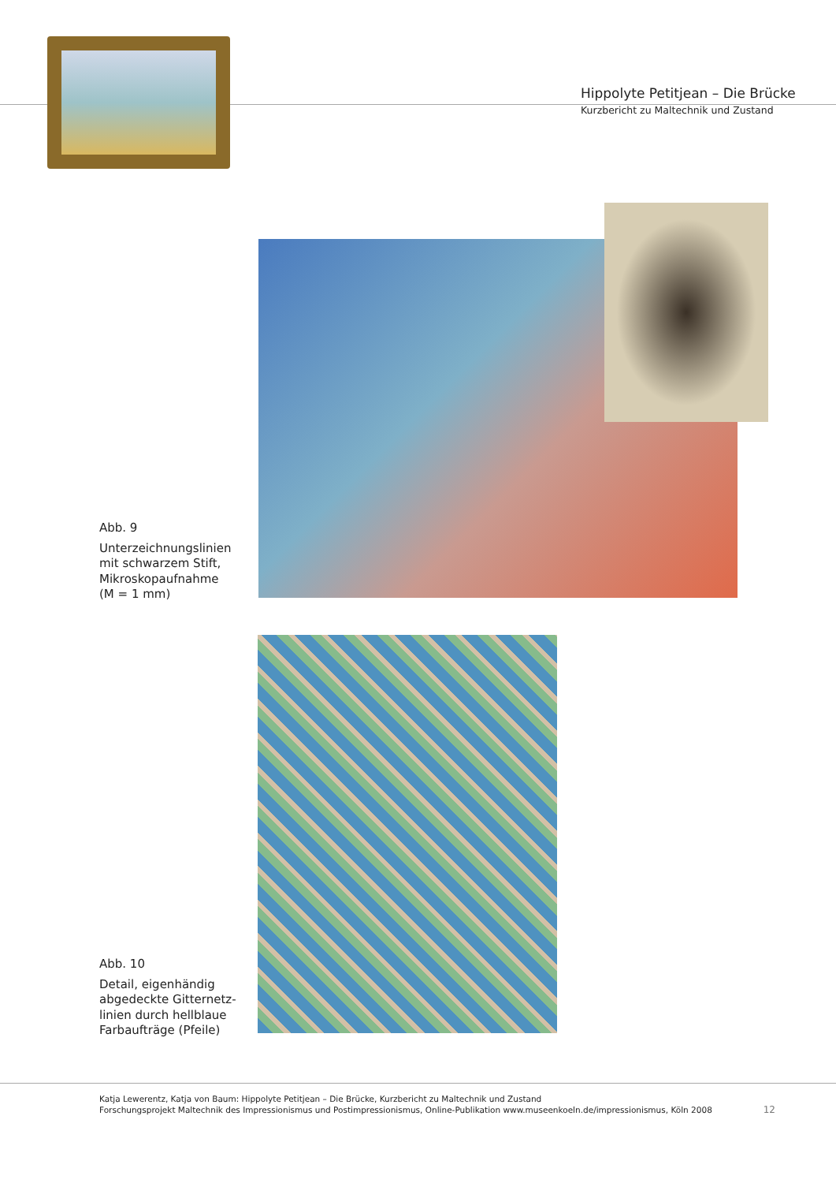Hippolyte Petitjean – Die Brücke
Kurzbericht zu Maltechnik und Zustand
Abb. 9
Unterzeichnungslinien
mit schwarzem Stift,
Mikroskopaufnahme
(M = 1 mm)
Abb. 10
Detail, eigenhändig
abgedeckte Gitternetz-
linien durch hellblaue
Farbaufträge (Pfeile)
Katja Lewerentz, Katja von Baum: Hippolyte Petitjean – Die Brücke, Kurzbericht zu Maltechnik und Zustand
Forschungsprojekt Maltechnik des Impressionismus und Postimpressionismus, Online-Publikation www.museenkoeln.de/impressionismus, Köln 2008
12